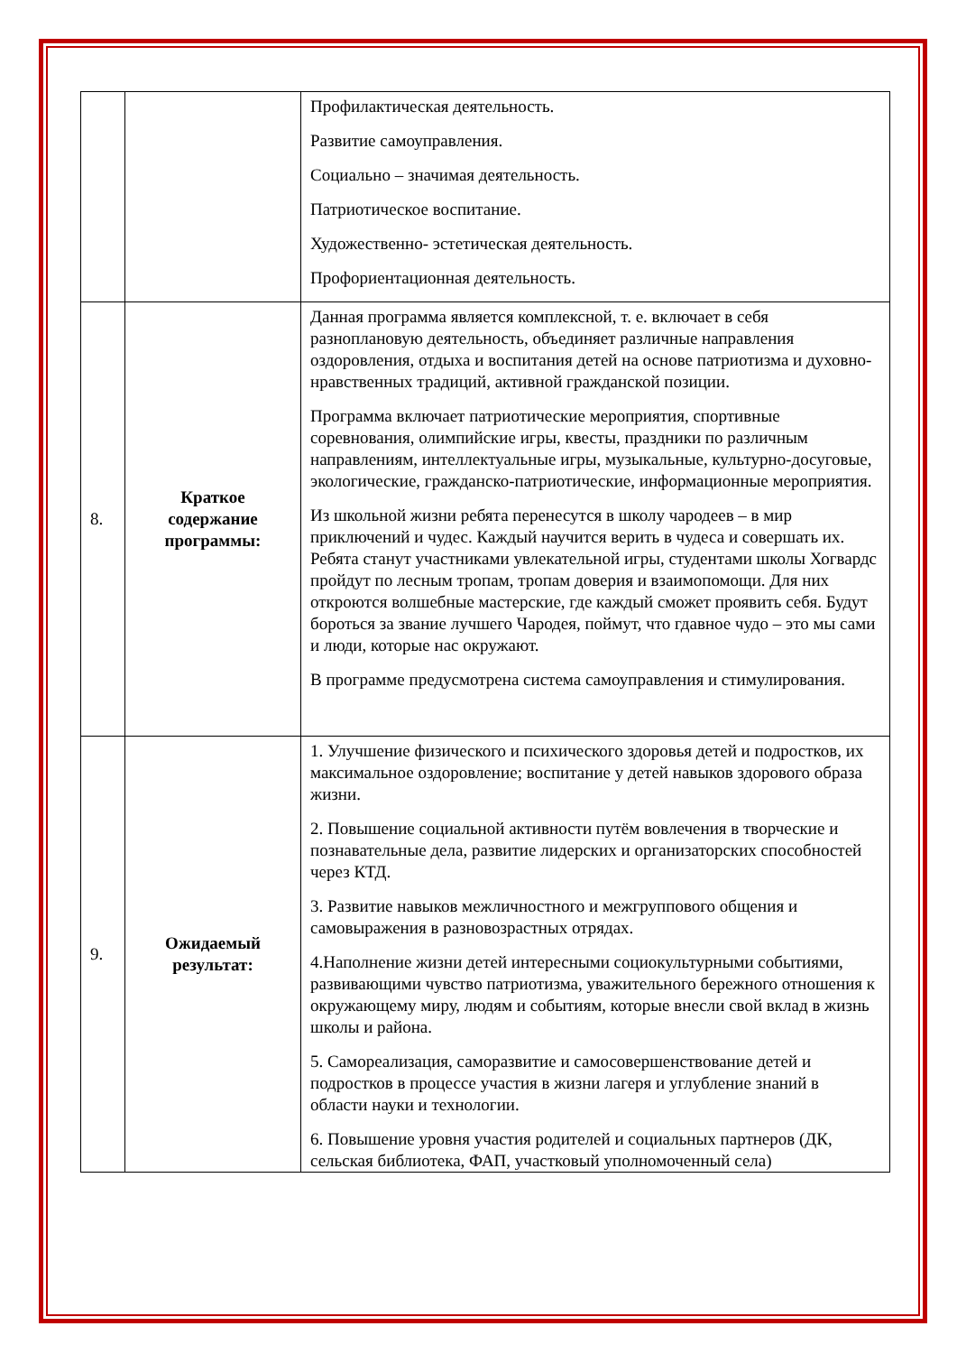| | | Профилактическая деятельность. Развитие самоуправления. Социально – значимая деятельность. Патриотическое воспитание. Художественно- эстетическая деятельность. Профориентационная деятельность. |
| 8. | Краткое содержание программы: | Данная программа является комплексной, т. е. включает в себя разноплановую деятельность, объединяет различные направления оздоровления, отдыха и воспитания детей на основе патриотизма и духовно-нравственных традиций, активной гражданской позиции. Программа включает патриотические мероприятия, спортивные соревнования, олимпийские игры, квесты, праздники по различным направлениям, интеллектуальные игры, музыкальные, культурно-досуговые, экологические, гражданско-патриотические, информационные мероприятия. Из школьной жизни ребята перенесутся в школу чародеев – в мир приключений и чудес. Каждый научится верить в чудеса и совершать их. Ребята станут участниками увлекательной игры, студентами школы Хогвардс пройдут по лесным тропам, тропам доверия и взаимопомощи. Для них откроются волшебные мастерские, где каждый сможет проявить себя. Будут бороться за звание лучшего Чародея, поймут, что гдавное чудо – это мы сами и люди, которые нас окружают. В программе предусмотрена система самоуправления и стимулирования. |
| 9. | Ожидаемый результат: | 1. Улучшение физического и психического здоровья детей и подростков, их максимальное оздоровление; воспитание у детей навыков здорового образа жизни. 2. Повышение социальной активности путём вовлечения в творческие и познавательные дела, развитие лидерских и организаторских способностей через КТД. 3. Развитие навыков межличностного и межгруппового общения и самовыражения в разновозрастных отрядах. 4.Наполнение жизни детей интересными социокультурными событиями, развивающими чувство патриотизма, уважительного бережного отношения к окружающему миру, людям и событиям, которые внесли свой вклад в жизнь школы и района. 5. Самореализация, саморазвитие и самосовершенствование детей и подростков в процессе участия в жизни лагеря и углубление знаний в области науки и технологии. 6. Повышение уровня участия родителей и социальных партнеров (ДК, сельская библиотека, ФАП, участковый уполномоченный села) |